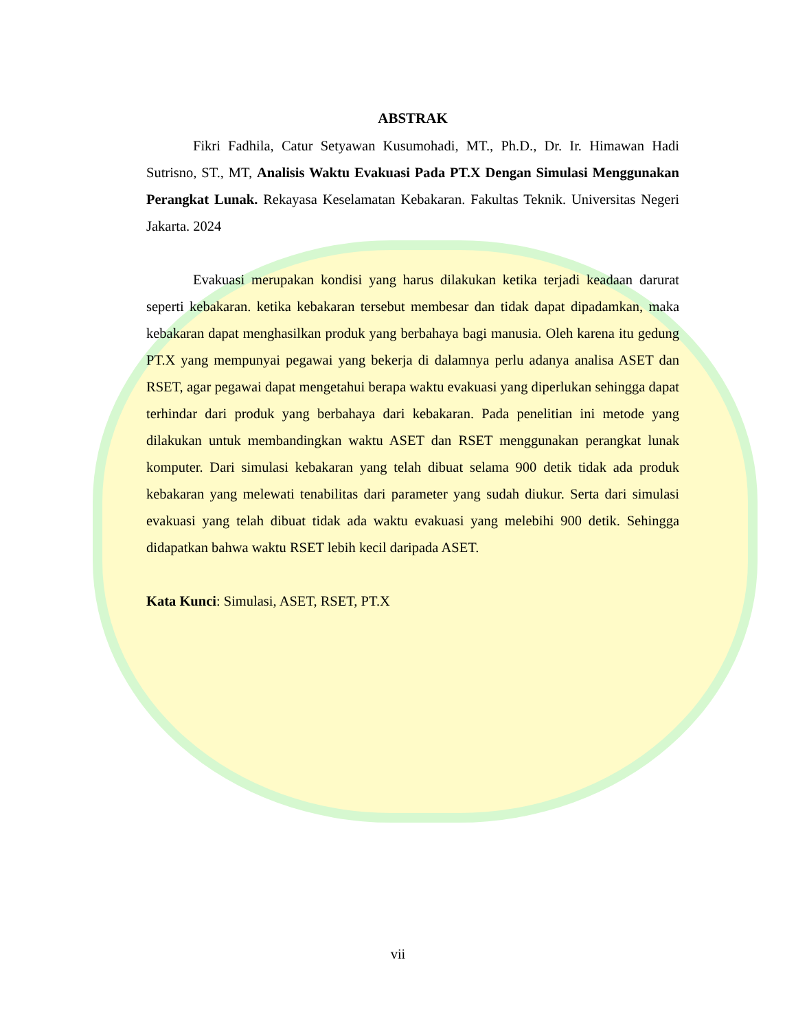ABSTRAK
Fikri Fadhila, Catur Setyawan Kusumohadi, MT., Ph.D., Dr. Ir. Himawan Hadi Sutrisno, ST., MT, Analisis Waktu Evakuasi Pada PT.X Dengan Simulasi Menggunakan Perangkat Lunak. Rekayasa Keselamatan Kebakaran. Fakultas Teknik. Universitas Negeri Jakarta. 2024
Evakuasi merupakan kondisi yang harus dilakukan ketika terjadi keadaan darurat seperti kebakaran. ketika kebakaran tersebut membesar dan tidak dapat dipadamkan, maka kebakaran dapat menghasilkan produk yang berbahaya bagi manusia. Oleh karena itu gedung PT.X yang mempunyai pegawai yang bekerja di dalamnya perlu adanya analisa ASET dan RSET, agar pegawai dapat mengetahui berapa waktu evakuasi yang diperlukan sehingga dapat terhindar dari produk yang berbahaya dari kebakaran. Pada penelitian ini metode yang dilakukan untuk membandingkan waktu ASET dan RSET menggunakan perangkat lunak komputer. Dari simulasi kebakaran yang telah dibuat selama 900 detik tidak ada produk kebakaran yang melewati tenabilitas dari parameter yang sudah diukur. Serta dari simulasi evakuasi yang telah dibuat tidak ada waktu evakuasi yang melebihi 900 detik. Sehingga didapatkan bahwa waktu RSET lebih kecil daripada ASET.
Kata Kunci: Simulasi, ASET, RSET, PT.X
vii